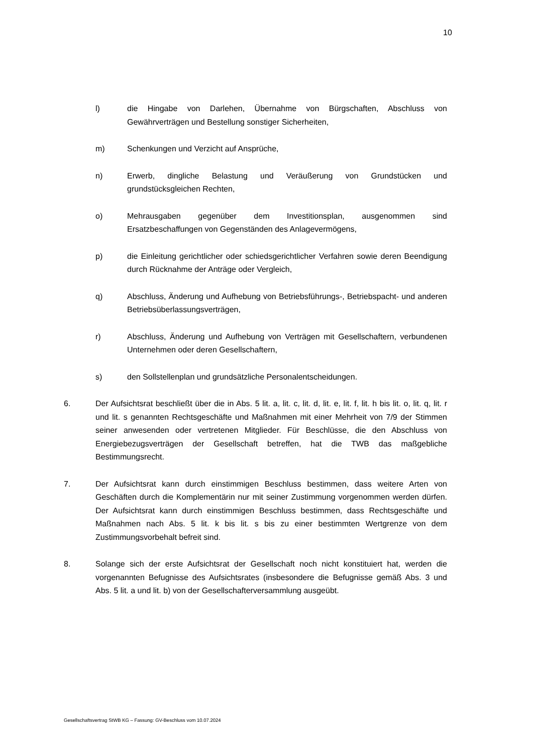10
l) die Hingabe von Darlehen, Übernahme von Bürgschaften, Abschluss von Gewährverträgen und Bestellung sonstiger Sicherheiten,
m) Schenkungen und Verzicht auf Ansprüche,
n) Erwerb, dingliche Belastung und Veräußerung von Grundstücken und grundstücksgleichen Rechten,
o) Mehrausgaben gegenüber dem Investitionsplan, ausgenommen sind Ersatzbeschaffungen von Gegenständen des Anlagevermögens,
p) die Einleitung gerichtlicher oder schiedsgerichtlicher Verfahren sowie deren Beendigung durch Rücknahme der Anträge oder Vergleich,
q) Abschluss, Änderung und Aufhebung von Betriebsführungs-, Betriebspacht- und anderen Betriebsüberlassungsverträgen,
r) Abschluss, Änderung und Aufhebung von Verträgen mit Gesellschaftern, verbundenen Unternehmen oder deren Gesellschaftern,
s) den Sollstellenplan und grundsätzliche Personalentscheidungen.
6. Der Aufsichtsrat beschließt über die in Abs. 5 lit. a, lit. c, lit. d, lit. e, lit. f, lit. h bis lit. o, lit. q, lit. r und lit. s genannten Rechtsgeschäfte und Maßnahmen mit einer Mehrheit von 7/9 der Stimmen seiner anwesenden oder vertretenen Mitglieder. Für Beschlüsse, die den Abschluss von Energiebezugsverträgen der Gesellschaft betreffen, hat die TWB das maßgebliche Bestimmungsrecht.
7. Der Aufsichtsrat kann durch einstimmigen Beschluss bestimmen, dass weitere Arten von Geschäften durch die Komplementärin nur mit seiner Zustimmung vorgenommen werden dürfen. Der Aufsichtsrat kann durch einstimmigen Beschluss bestimmen, dass Rechtsgeschäfte und Maßnahmen nach Abs. 5 lit. k bis lit. s bis zu einer bestimmten Wertgrenze von dem Zustimmungsvorbehalt befreit sind.
8. Solange sich der erste Aufsichtsrat der Gesellschaft noch nicht konstituiert hat, werden die vorgenannten Befugnisse des Aufsichtsrates (insbesondere die Befugnisse gemäß Abs. 3 und Abs. 5 lit. a und lit. b) von der Gesellschafterversammlung ausgeübt.
Gesellschaftsvertrag StWB KG – Fassung: GV-Beschluss vom 10.07.2024